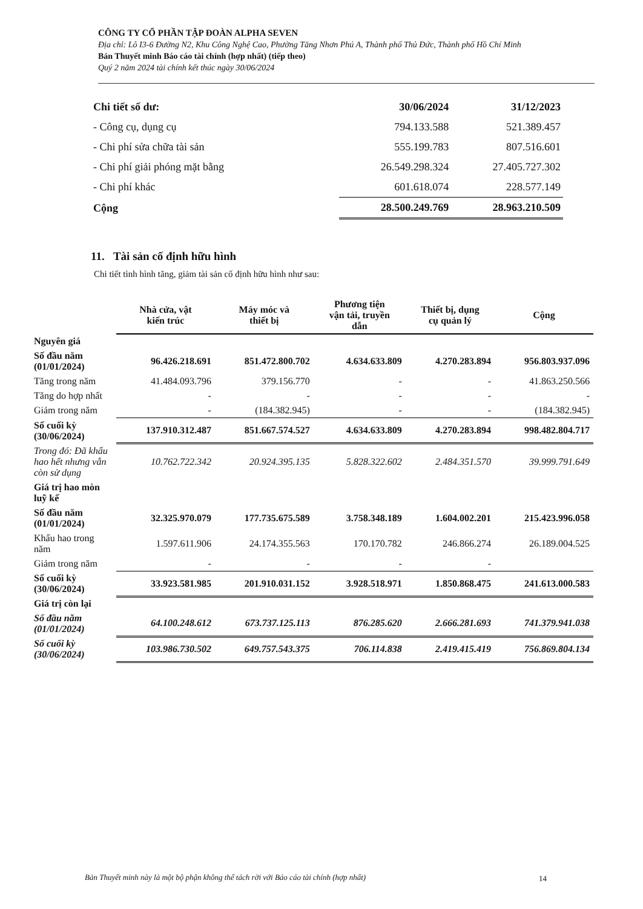CÔNG TY CỔ PHẦN TẬP ĐOÀN ALPHA SEVEN
Địa chỉ: Lô I3-6 Đường N2, Khu Công Nghệ Cao, Phường Tăng Nhơn Phú A, Thành phố Thủ Đức, Thành phố Hồ Chí Minh
Bản Thuyết minh Báo cáo tài chính (hợp nhất) (tiếp theo)
Quý 2 năm 2024 tài chính kết thúc ngày 30/06/2024
| Chi tiết số dư: | 30/06/2024 | 31/12/2023 |
| - Công cụ, dụng cụ | 794.133.588 | 521.389.457 |
| - Chi phí sửa chữa tài sản | 555.199.783 | 807.516.601 |
| - Chi phí giải phóng mặt bằng | 26.549.298.324 | 27.405.727.302 |
| - Chi phí khác | 601.618.074 | 228.577.149 |
| Cộng | 28.500.249.769 | 28.963.210.509 |
11. Tài sản cố định hữu hình
Chi tiết tình hình tăng, giảm tài sản cố định hữu hình như sau:
| | Nhà cửa, vật kiến trúc | Máy móc và thiết bị | Phương tiện vận tải, truyền dẫn | Thiết bị, dụng cụ quản lý | Cộng |
| Nguyên giá | | | | | |
| Số đầu năm (01/01/2024) | 96.426.218.691 | 851.472.800.702 | 4.634.633.809 | 4.270.283.894 | 956.803.937.096 |
| Tăng trong năm | 41.484.093.796 | 379.156.770 | - | - | 41.863.250.566 |
| Tăng do hợp nhất | - | - | - | - | - |
| Giảm trong năm | - | (184.382.945) | - | - | (184.382.945) |
| Số cuối kỳ (30/06/2024) | 137.910.312.487 | 851.667.574.527 | 4.634.633.809 | 4.270.283.894 | 998.482.804.717 |
| Trong đó: Đã khấu hao hết nhưng vẫn còn sử dụng | 10.762.722.342 | 20.924.395.135 | 5.828.322.602 | 2.484.351.570 | 39.999.791.649 |
| Giá trị hao mòn luỹ kế | | | | | |
| Số đầu năm (01/01/2024) | 32.325.970.079 | 177.735.675.589 | 3.758.348.189 | 1.604.002.201 | 215.423.996.058 |
| Khấu hao trong năm | 1.597.611.906 | 24.174.355.563 | 170.170.782 | 246.866.274 | 26.189.004.525 |
| Giảm trong năm | - | - | - | - | |
| Số cuối kỳ (30/06/2024) | 33.923.581.985 | 201.910.031.152 | 3.928.518.971 | 1.850.868.475 | 241.613.000.583 |
| Giá trị còn lại | | | | | |
| Số đầu năm (01/01/2024) | 64.100.248.612 | 673.737.125.113 | 876.285.620 | 2.666.281.693 | 741.379.941.038 |
| Số cuối kỳ (30/06/2024) | 103.986.730.502 | 649.757.543.375 | 706.114.838 | 2.419.415.419 | 756.869.804.134 |
Bản Thuyết minh này là một bộ phận không thể tách rời với Báo cáo tài chính (hợp nhất) 14